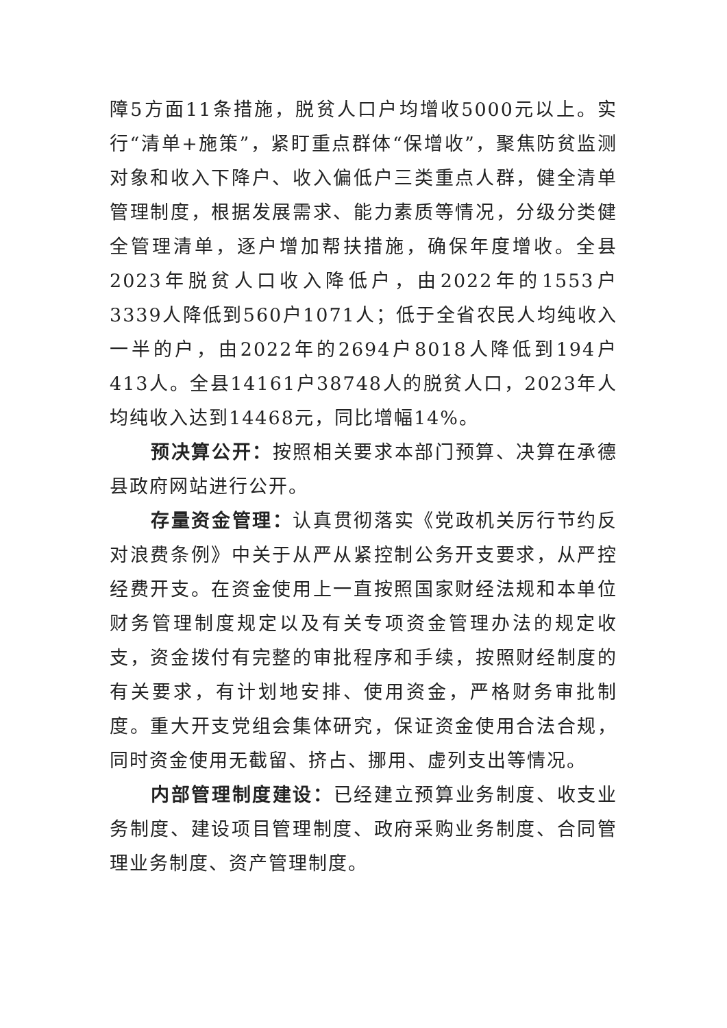障5方面11条措施，脱贫人口户均增收5000元以上。实行“清单+施策”，紧盯重点群体“保增收”，聚焦防贫监测对象和收入下降户、收入偏低户三类重点人群，健全清单管理制度，根据发展需求、能力素质等情况，分级分类健全管理清单，逐户增加帮扶措施，确保年度增收。全县2023年脱贫人口收入降低户，由2022年的1553户3339人降低到560户1071人；低于全省农民人均纯收入一半的户，由2022年的2694户8018人降低到194户413人。全县14161户38748人的脱贫人口，2023年人均纯收入达到14468元，同比增幅14%。
预决算公开：按照相关要求本部门预算、决算在承德县政府网站进行公开。
存量资金管理：认真贯彻落实《党政机关厉行节约反对浪费条例》中关于从严从紧控制公务开支要求，从严控经费开支。在资金使用上一直按照国家财经法规和本单位财务管理制度规定以及有关专项资金管理办法的规定收支，资金拨付有完整的审批程序和手续，按照财经制度的有关要求，有计划地安排、使用资金，严格财务审批制度。重大开支党组会集体研究，保证资金使用合法合规，同时资金使用无截留、挤占、挪用、虚列支出等情况。
内部管理制度建设：已经建立预算业务制度、收支业务制度、建设项目管理制度、政府采购业务制度、合同管理业务制度、资产管理制度。